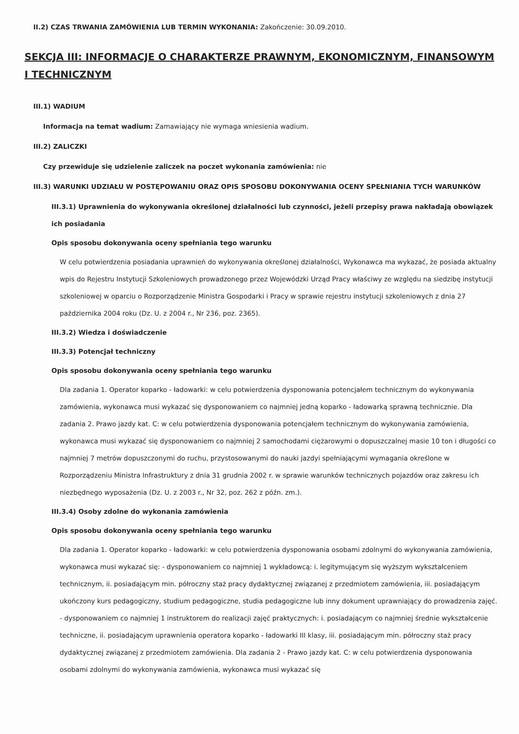II.2) CZAS TRWANIA ZAMÓWIENIA LUB TERMIN WYKONANIA: Zakończenie: 30.09.2010.
SEKCJA III: INFORMACJE O CHARAKTERZE PRAWNYM, EKONOMICZNYM, FINANSOWYM I TECHNICZNYM
III.1) WADIUM
Informacja na temat wadium: Zamawiający nie wymaga wniesienia wadium.
III.2) ZALICZKI
Czy przewiduje się udzielenie zaliczek na poczet wykonania zamówienia: nie
III.3) WARUNKI UDZIAŁU W POSTĘPOWANIU ORAZ OPIS SPOSOBU DOKONYWANIA OCENY SPEŁNIANIA TYCH WARUNKÓW
III.3.1) Uprawnienia do wykonywania określonej działalności lub czynności, jeżeli przepisy prawa nakładają obowiązek ich posiadania
Opis sposobu dokonywania oceny spełniania tego warunku
W celu potwierdzenia posiadania uprawnień do wykonywania określonej działalności, Wykonawca ma wykazać, że posiada aktualny wpis do Rejestru Instytucji Szkoleniowych prowadzonego przez Wojewódzki Urząd Pracy właściwy ze względu na siedzibę instytucji szkoleniowej w oparciu o Rozporządzenie Ministra Gospodarki i Pracy w sprawie rejestru instytucji szkoleniowych z dnia 27 października 2004 roku (Dz. U. z 2004 r., Nr 236, poz. 2365).
III.3.2) Wiedza i doświadczenie
III.3.3) Potencjał techniczny
Opis sposobu dokonywania oceny spełniania tego warunku
Dla zadania 1. Operator koparko - ładowarki: w celu potwierdzenia dysponowania potencjałem technicznym do wykonywania zamówienia, wykonawca musi wykazać się dysponowaniem co najmniej jedną koparko - ładowarką sprawną technicznie. Dla zadania 2. Prawo jazdy kat. C: w celu potwierdzenia dysponowania potencjałem technicznym do wykonywania zamówienia, wykonawca musi wykazać się dysponowaniem co najmniej 2 samochodami ciężarowymi o dopuszczalnej masie 10 ton i długości co najmniej 7 metrów dopuszczonymi do ruchu, przystosowanymi do nauki jazdyi spełniającymi wymagania określone w Rozporządzeniu Ministra Infrastruktury z dnia 31 grudnia 2002 r. w sprawie warunków technicznych pojazdów oraz zakresu ich niezbędnego wyposażenia (Dz. U. z 2003 r., Nr 32, poz. 262 z późn. zm.).
III.3.4) Osoby zdolne do wykonania zamówienia
Opis sposobu dokonywania oceny spełniania tego warunku
Dla zadania 1. Operator koparko - ładowarki: w celu potwierdzenia dysponowania osobami zdolnymi do wykonywania zamówienia, wykonawca musi wykazać się: - dysponowaniem co najmniej 1 wykładowcą: i. legitymującym się wyższym wykształceniem technicznym, ii. posiadającym min. półroczny staż pracy dydaktycznej związanej z przedmiotem zamówienia, iii. posiadającym ukończony kurs pedagogiczny, studium pedagogiczne, studia pedagogiczne lub inny dokument uprawniający do prowadzenia zajęć. - dysponowaniem co najmniej 1 instruktorem do realizacji zajęć praktycznych: i. posiadającym co najmniej średnie wykształcenie techniczne, ii. posiadającym uprawnienia operatora koparko - ładowarki III klasy, iii. posiadającym min. półroczny staż pracy dydaktycznej związanej z przedmiotem zamówienia. Dla zadania 2 - Prawo jazdy kat. C: w celu potwierdzenia dysponowania osobami zdolnymi do wykonywania zamówienia, wykonawca musi wykazać się